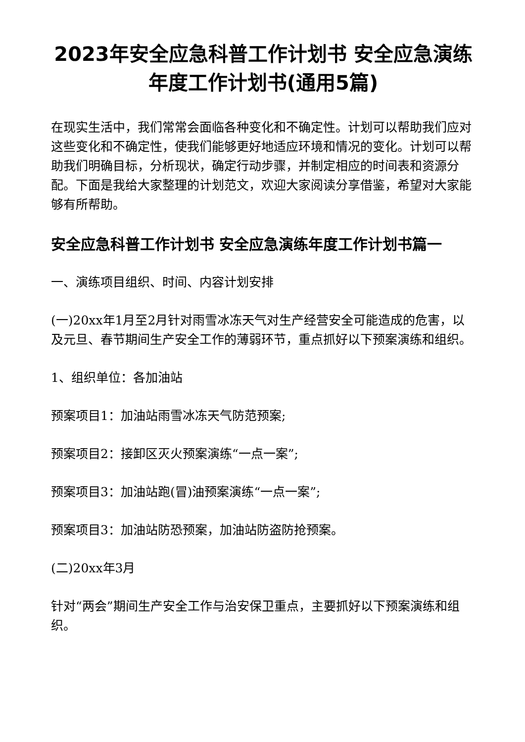2023年安全应急科普工作计划书 安全应急演练年度工作计划书(通用5篇)
在现实生活中，我们常常会面临各种变化和不确定性。计划可以帮助我们应对这些变化和不确定性，使我们能够更好地适应环境和情况的变化。计划可以帮助我们明确目标，分析现状，确定行动步骤，并制定相应的时间表和资源分配。下面是我给大家整理的计划范文，欢迎大家阅读分享借鉴，希望对大家能够有所帮助。
安全应急科普工作计划书 安全应急演练年度工作计划书篇一
一、演练项目组织、时间、内容计划安排
(一)20xx年1月至2月针对雨雪冰冻天气对生产经营安全可能造成的危害，以及元旦、春节期间生产安全工作的薄弱环节，重点抓好以下预案演练和组织。
1、组织单位：各加油站
预案项目1：加油站雨雪冰冻天气防范预案;
预案项目2：接卸区灭火预案演练“一点一案”;
预案项目3：加油站跑(冒)油预案演练“一点一案”;
预案项目3：加油站防恐预案，加油站防盗防抢预案。
(二)20xx年3月
针对“两会”期间生产安全工作与治安保卫重点，主要抓好以下预案演练和组织。